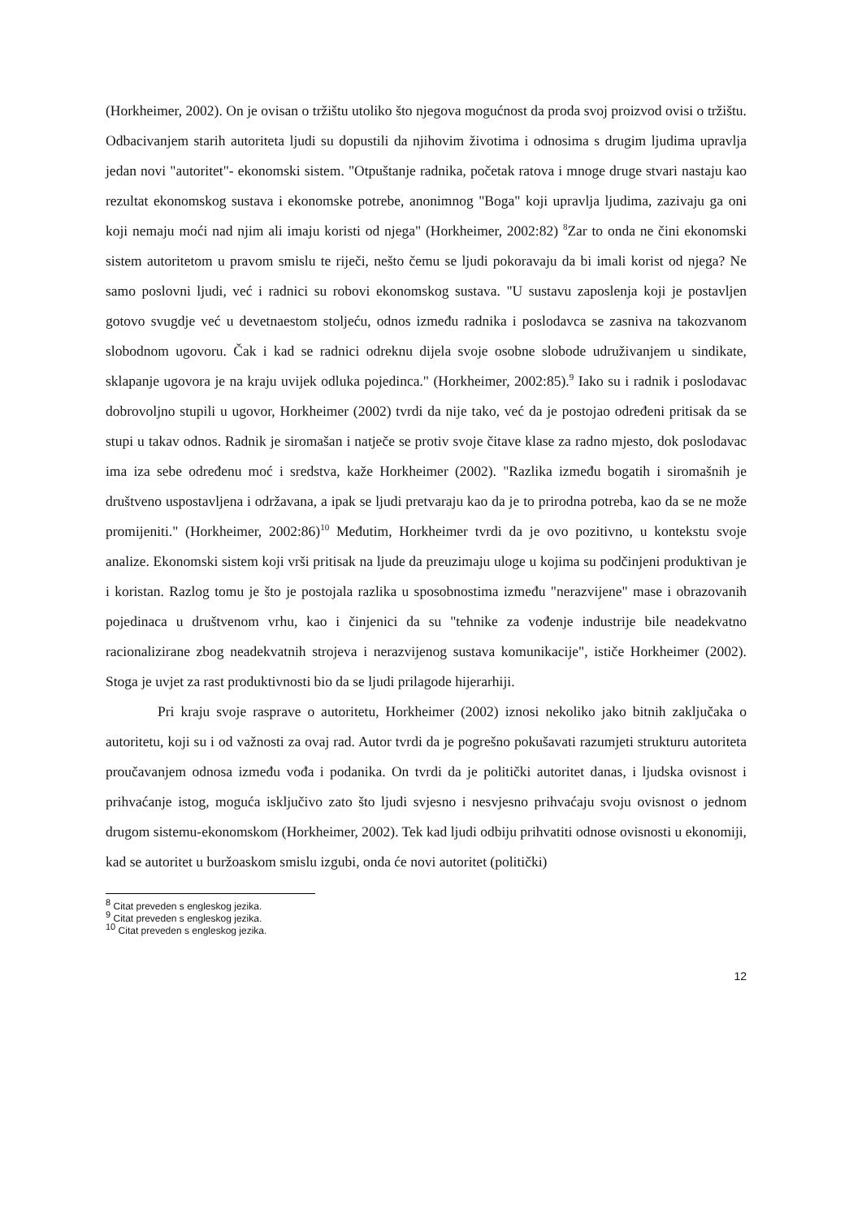(Horkheimer, 2002). On je ovisan o tržištu utoliko što njegova mogućnost da proda svoj proizvod ovisi o tržištu. Odbacivanjem starih autoriteta ljudi su dopustili da njihovim životima i odnosima s drugim ljudima upravlja jedan novi "autoritet"- ekonomski sistem. "Otpuštanje radnika, početak ratova i mnoge druge stvari nastaju kao rezultat ekonomskog sustava i ekonomske potrebe, anonimnog "Boga" koji upravlja ljudima, zazivaju ga oni koji nemaju moći nad njim ali imaju koristi od njega" (Horkheimer, 2002:82) <sup>8</sup>Zar to onda ne čini ekonomski sistem autoritetom u pravom smislu te riječi, nešto čemu se ljudi pokoravaju da bi imali korist od njega? Ne samo poslovni ljudi, već i radnici su robovi ekonomskog sustava. "U sustavu zaposlenja koji je postavljen gotovo svugdje već u devetnaestom stoljeću, odnos između radnika i poslodavca se zasniva na takozvanom slobodnom ugovoru. Čak i kad se radnici odreknu dijela svoje osobne slobode udruživanjem u sindikate, sklapanje ugovora je na kraju uvijek odluka pojedinca." (Horkheimer, 2002:85).<sup>9</sup> Iako su i radnik i poslodavac dobrovoljno stupili u ugovor, Horkheimer (2002) tvrdi da nije tako, već da je postojao određeni pritisak da se stupi u takav odnos. Radnik je siromašan i natječe se protiv svoje čitave klase za radno mjesto, dok poslodavac ima iza sebe određenu moć i sredstva, kaže Horkheimer (2002). "Razlika između bogatih i siromašnih je društveno uspostavljena i održavana, a ipak se ljudi pretvaraju kao da je to prirodna potreba, kao da se ne može promijeniti." (Horkheimer, 2002:86)<sup>10</sup> Međutim, Horkheimer tvrdi da je ovo pozitivno, u kontekstu svoje analize. Ekonomski sistem koji vrši pritisak na ljude da preuzimaju uloge u kojima su podčinjeni produktivan je i koristan. Razlog tomu je što je postojala razlika u sposobnostima između "nerazvijene" mase i obrazovanih pojedinaca u društvenom vrhu, kao i činjenici da su "tehnike za vođenje industrije bile neadekvatno racionalizirane zbog neadekvatnih strojeva i nerazvijenog sustava komunikacije", ističe Horkheimer (2002). Stoga je uvjet za rast produktivnosti bio da se ljudi prilagode hijerarhiji.
Pri kraju svoje rasprave o autoritetu, Horkheimer (2002) iznosi nekoliko jako bitnih zaključaka o autoritetu, koji su i od važnosti za ovaj rad. Autor tvrdi da je pogrešno pokušavati razumjeti strukturu autoriteta proučavanjem odnosa između vođa i podanika. On tvrdi da je politički autoritet danas, i ljudska ovisnost i prihvaćanje istog, moguća isključivo zato što ljudi svjesno i nesvjesno prihvaćaju svoju ovisnost o jednom drugom sistemu-ekonomskom (Horkheimer, 2002). Tek kad ljudi odbiju prihvatiti odnose ovisnosti u ekonomiji, kad se autoritet u buržoaskom smislu izgubi, onda će novi autoritet (politički)
<sup>8</sup> Citat preveden s engleskog jezika.
<sup>9</sup> Citat preveden s engleskog jezika.
<sup>10</sup> Citat preveden s engleskog jezika.
12